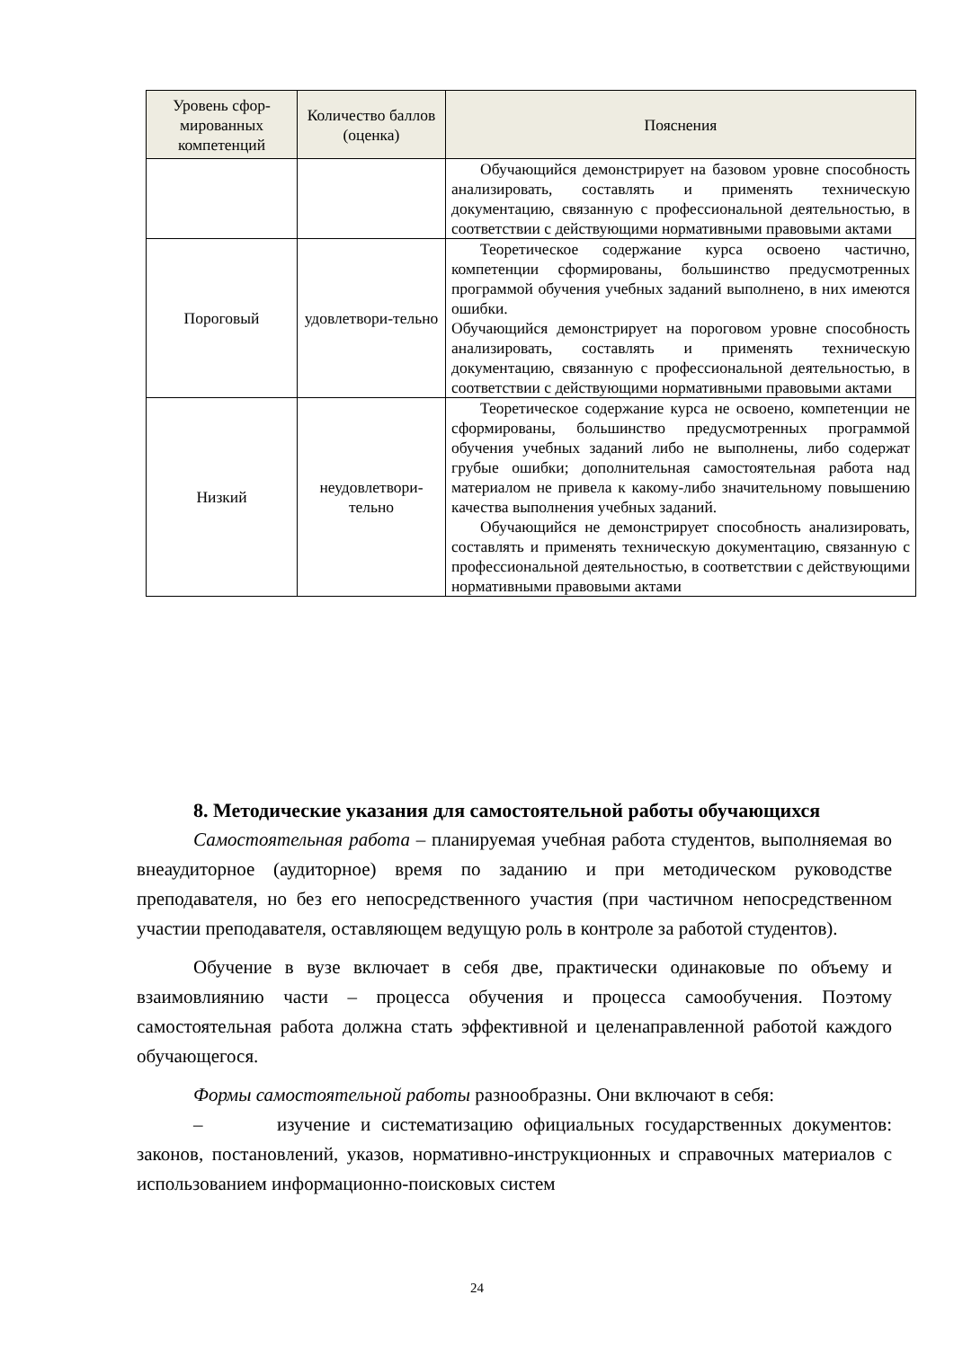| Уровень сфор-мированных компетенций | Количество баллов (оценка) | Пояснения |
| --- | --- | --- |
| | | Обучающийся демонстрирует на базовом уровне способность анализировать, составлять и применять техническую документацию, связанную с профессиональной деятельностью, в соответствии с действующими нормативными правовыми актами |
| Пороговый | удовлетвори-тельно | Теоретическое содержание курса освоено частично, компетенции сформированы, большинство предусмотренных программой обучения учебных заданий выполнено, в них имеются ошибки. Обучающийся демонстрирует на пороговом уровне способность анализировать, составлять и применять техническую документацию, связанную с профессиональной деятельностью, в соответствии с действующими нормативными правовыми актами |
| Низкий | неудовлетвори-тельно | Теоретическое содержание курса не освоено, компетенции не сформированы, большинство предусмотренных программой обучения учебных заданий либо не выполнены, либо содержат грубые ошибки; дополнительная самостоятельная работа над материалом не привела к какому-либо значительному повышению качества выполнения учебных заданий. Обучающийся не демонстрирует способность анализировать, составлять и применять техническую документацию, связанную с профессиональной деятельностью, в соответствии с действующими нормативными правовыми актами |
8. Методические указания для самостоятельной работы обучающихся
Самостоятельная работа – планируемая учебная работа студентов, выполняемая во внеаудиторное (аудиторное) время по заданию и при методическом руководстве преподавателя, но без его непосредственного участия (при частичном непосредственном участии преподавателя, оставляющем ведущую роль в контроле за работой студентов).
Обучение в вузе включает в себя две, практически одинаковые по объему и взаимовлиянию части – процесса обучения и процесса самообучения. Поэтому самостоятельная работа должна стать эффективной и целенаправленной работой каждого обучающегося.
Формы самостоятельной работы разнообразны. Они включают в себя:
– изучение и систематизацию официальных государственных документов: законов, постановлений, указов, нормативно-инструкционных и справочных материалов с использованием информационно-поисковых систем
24